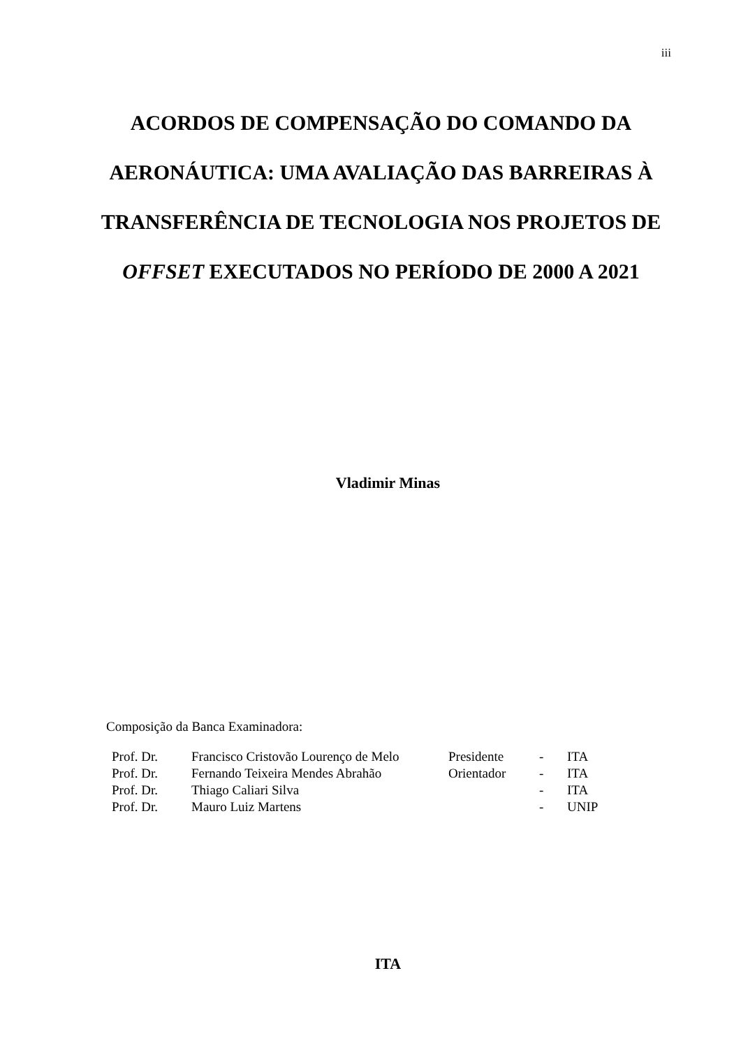iii
ACORDOS DE COMPENSAÇÃO DO COMANDO DA AERONÁUTICA: UMA AVALIAÇÃO DAS BARREIRAS À TRANSFERÊNCIA DE TECNOLOGIA NOS PROJETOS DE OFFSET EXECUTADOS NO PERÍODO DE 2000 A 2021
Vladimir Minas
Composição da Banca Examinadora:
| Prof. Dr. | Francisco Cristovão Lourenço de Melo | Presidente | - | ITA |
| Prof. Dr. | Fernando Teixeira Mendes Abrahão | Orientador | - | ITA |
| Prof. Dr. | Thiago Caliari Silva | | - | ITA |
| Prof. Dr. | Mauro Luiz Martens | | - | UNIP |
ITA